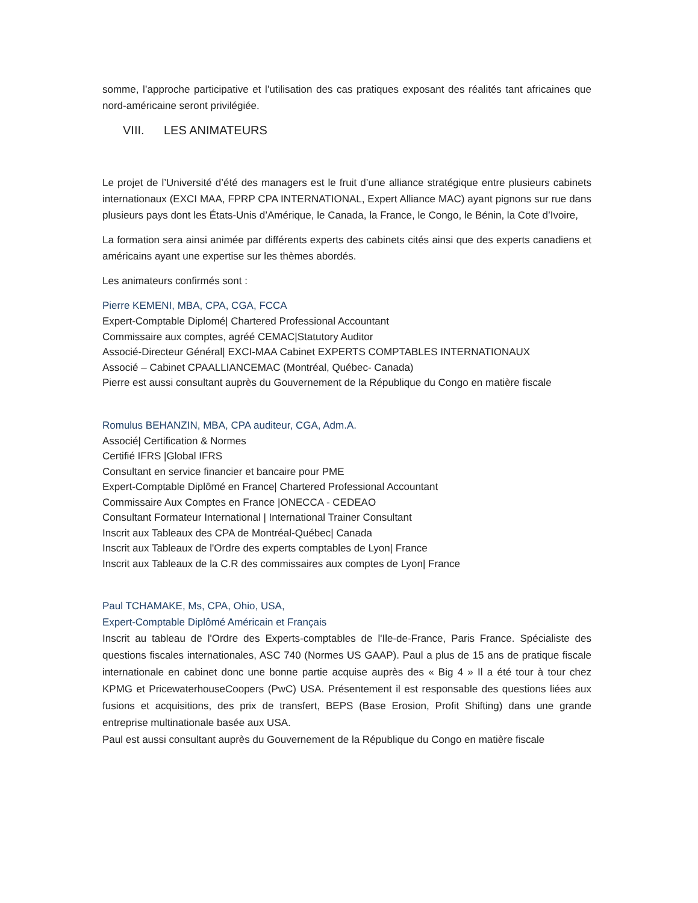somme, l’approche participative et l’utilisation des cas pratiques exposant des réalités tant africaines que nord-américaine seront privilégiée.
VIII. LES ANIMATEURS
Le projet de l’Université d’été des managers est le fruit d’une alliance stratégique entre plusieurs cabinets internationaux (EXCI MAA, FPRP CPA INTERNATIONAL, Expert Alliance MAC) ayant pignons sur rue dans plusieurs pays dont les États-Unis d’Amérique, le Canada, la France, le Congo, le Bénin, la Cote d’Ivoire,
La formation sera ainsi animée par différents experts des cabinets cités ainsi que des experts canadiens et américains ayant une expertise sur les thèmes abordés.
Les animateurs confirmés sont :
Pierre KEMENI, MBA, CPA, CGA, FCCA
Expert-Comptable Diplomé| Chartered Professional Accountant
Commissaire aux comptes, agréé CEMAC|Statutory Auditor
Associé-Directeur Général| EXCI-MAA Cabinet EXPERTS COMPTABLES INTERNATIONAUX
Associé – Cabinet CPAALLIANCEMAC (Montréal, Québec- Canada)
Pierre est aussi consultant auprès du Gouvernement de la République du Congo en matière fiscale
Romulus BEHANZIN, MBA, CPA auditeur, CGA, Adm.A.
Associé| Certification & Normes
Certifié IFRS |Global IFRS
Consultant en service financier et bancaire pour PME
Expert-Comptable Diplômé en France| Chartered Professional Accountant
Commissaire Aux Comptes en France |ONECCA - CEDEAO
Consultant Formateur International | International Trainer Consultant
Inscrit aux Tableaux des CPA de Montréal-Québec| Canada
Inscrit aux Tableaux de l'Ordre des experts comptables de Lyon| France
Inscrit aux Tableaux de la C.R des commissaires aux comptes de Lyon| France
Paul TCHAMAKE, Ms, CPA, Ohio, USA,
Expert-Comptable Diplômé Américain et Français
Inscrit au tableau de l'Ordre des Experts-comptables de l'Ile-de-France, Paris France. Spécialiste des questions fiscales internationales, ASC 740 (Normes US GAAP). Paul a plus de 15 ans de pratique fiscale internationale en cabinet donc une bonne partie acquise auprès des « Big 4 » Il a été tour à tour chez KPMG et PricewaterhouseCoopers (PwC) USA. Présentement il est responsable des questions liées aux fusions et acquisitions, des prix de transfert, BEPS (Base Erosion, Profit Shifting) dans une grande entreprise multinationale basée aux USA.
Paul est aussi consultant auprès du Gouvernement de la République du Congo en matière fiscale